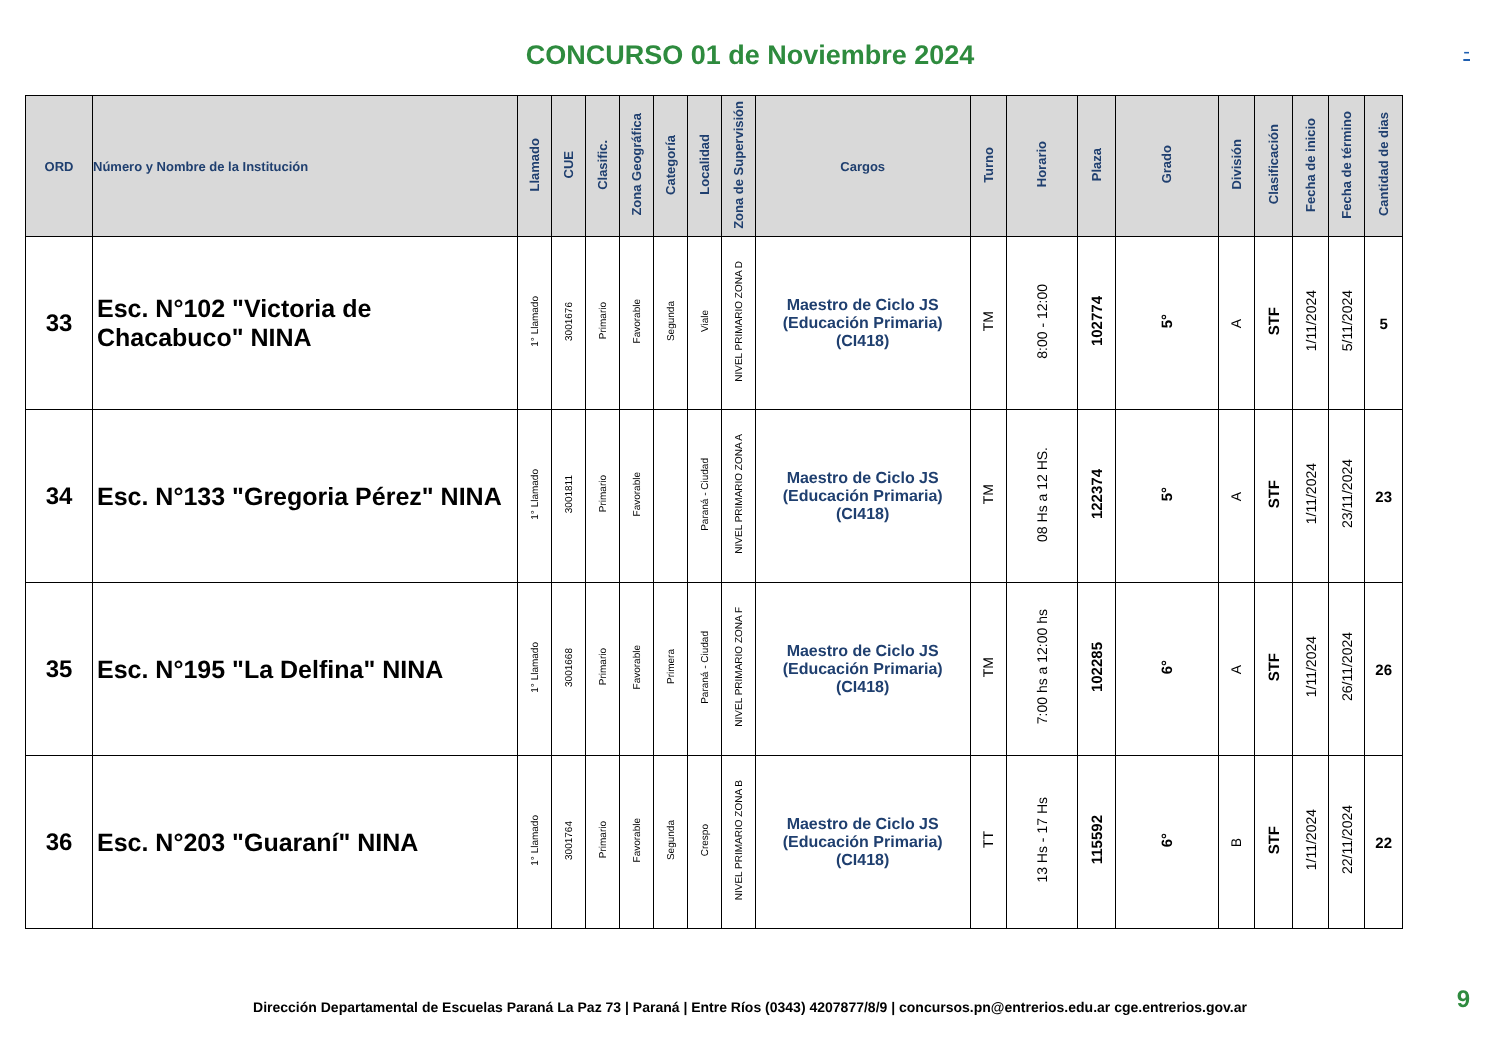CONCURSO 01 de Noviembre 2024
-
| ORD | Número y Nombre de la Institución | Llamado | CUE | Clasific. | Zona Geográfica | Categoría | Localidad | Zona de Supervisión | Cargos | Turno | Horario | Plaza | Grado | División | Clasificación | Fecha de inicio | Fecha de término | Cantidad de dias |
| --- | --- | --- | --- | --- | --- | --- | --- | --- | --- | --- | --- | --- | --- | --- | --- | --- | --- | --- |
| 33 | Esc. N°102 "Victoria de Chacabuco" NINA | 1° Llamado | 3001676 | Primario | Favorable | Segunda | Viale | NIVEL PRIMARIO ZONA D | Maestro de Ciclo JS (Educación Primaria) (CI418) | TM | 8:00 - 12:00 | 102774 | 5° | A | STF | 1/11/2024 | 5/11/2024 | 5 |
| 34 | Esc. N°133 "Gregoria Pérez" NINA | 1° Llamado | 3001811 | Primario | Favorable | | Paraná - Ciudad | NIVEL PRIMARIO ZONA A | Maestro de Ciclo JS (Educación Primaria) (CI418) | TM | 08 Hs a 12 HS. | 122374 | 5° | A | STF | 1/11/2024 | 23/11/2024 | 23 |
| 35 | Esc. N°195 "La Delfina" NINA | 1° Llamado | 3001668 | Primario | Favorable | Primera | Paraná - Ciudad | NIVEL PRIMARIO ZONA F | Maestro de Ciclo JS (Educación Primaria) (CI418) | TM | 7:00 hs a 12:00 hs | 102285 | 6° | A | STF | 1/11/2024 | 26/11/2024 | 26 |
| 36 | Esc. N°203 "Guaraní" NINA | 1° Llamado | 3001764 | Primario | Favorable | Segunda | Crespo | NIVEL PRIMARIO ZONA B | Maestro de Ciclo JS (Educación Primaria) (CI418) | TT | 13 Hs - 17 Hs | 115592 | 6° | B | STF | 1/11/2024 | 22/11/2024 | 22 |
Dirección Departamental de Escuelas Paraná La Paz 73 | Paraná | Entre Ríos (0343) 4207877/8/9 | concursos.pn@entrerios.edu.ar cge.entrerios.gov.ar
9